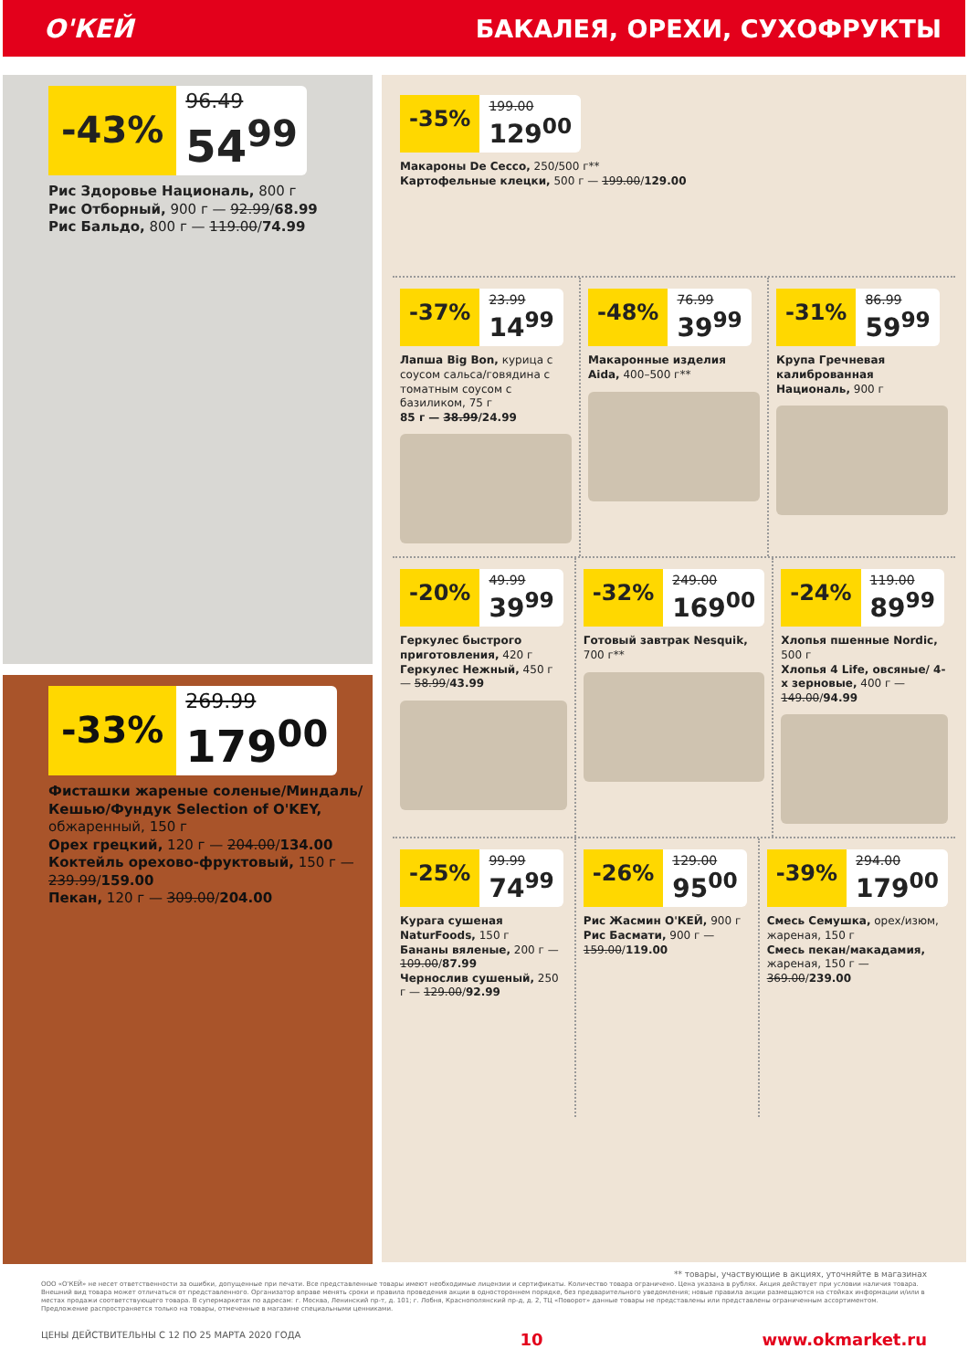О'КЕЙ БАКАЛЕЯ, ОРЕХИ, СУХОФРУКТЫ
-43%
96.49
54<sup>99</sup>
Рис Здоровье Националь, 800 г
Рис Отборный, 900 г — 92.99/68.99
Рис Бальдо, 800 г — 119.00/74.99
-33%
269.99
179<sup>00</sup>
Фисташки жареные соленые/Миндаль/ Кешью/Фундук Selection of O'KEY, обжаренный, 150 г
Орех грецкий, 120 г — 204.00/134.00
Коктейль орехово-фруктовый, 150 г — 239.99/159.00
Пекан, 120 г — 309.00/204.00
-35%
199.00
129<sup>00</sup>
Макароны De Cecco, 250/500 г**
Картофельные клецки, 500 г — 199.00/129.00
-37%
23.99
14<sup>99</sup>
Лапша Big Bon, курица с соусом сальса/говядина с томатным соусом с базиликом, 75 г
85 г — 38.99/24.99
-48%
76.99
39<sup>99</sup>
Макаронные изделия Aida, 400–500 г**
-31%
86.99
59<sup>99</sup>
Крупа Гречневая калиброванная Националь, 900 г
-20%
49.99
39<sup>99</sup>
Геркулес быстрого приготовления, 420 г
Геркулес Нежный, 450 г — 58.99/43.99
-32%
249.00
169<sup>00</sup>
Готовый завтрак Nesquik, 700 г**
-24%
119.00
89<sup>99</sup>
Хлопья пшенные Nordic, 500 г
Хлопья 4 Life, овсяные/ 4-х зерновые, 400 г — 149.00/94.99
-25%
99.99
74<sup>99</sup>
Курага сушеная NaturFoods, 150 г
Бананы вяленые, 200 г — 109.00/87.99
Чернослив сушеный, 250 г — 129.00/92.99
-26%
129.00
95<sup>00</sup>
Рис Жасмин О'КЕЙ, 900 г
Рис Басмати, 900 г — 159.00/119.00
-39%
294.00
179<sup>00</sup>
Смесь Семушка, орех/изюм, жареная, 150 г
Смесь пекан/макадамия, жареная, 150 г — 369.00/239.00
** товары, участвующие в акциях, уточняйте в магазинах
ООО «О'КЕЙ» не несет ответственности за ошибки, допущенные при печати. Все представленные товары имеют необходимые лицензии и сертификаты. Количество товара ограничено. Цена указана в рублях. Акция действует при условии наличия товара. Внешний вид товара может отличаться от представленного. Организатор вправе менять сроки и правила проведения акции в одностороннем порядке, без предварительного уведомления; новые правила акции размещаются на стойках информации и/или в местах продажи соответствующего товара. В супермаркетах по адресам: г. Москва, Ленинский пр-т, д. 101; г. Лобня, Краснополянский пр-д, д. 2, ТЦ «Поворот» данные товары не представлены или представлены ограниченным ассортиментом. Предложение распространяется только на товары, отмеченные в магазине специальными ценниками.
ЦЕНЫ ДЕЙСТВИТЕЛЬНЫ С 12 ПО 25 МАРТА 2020 ГОДА 10 www.okmarket.ru